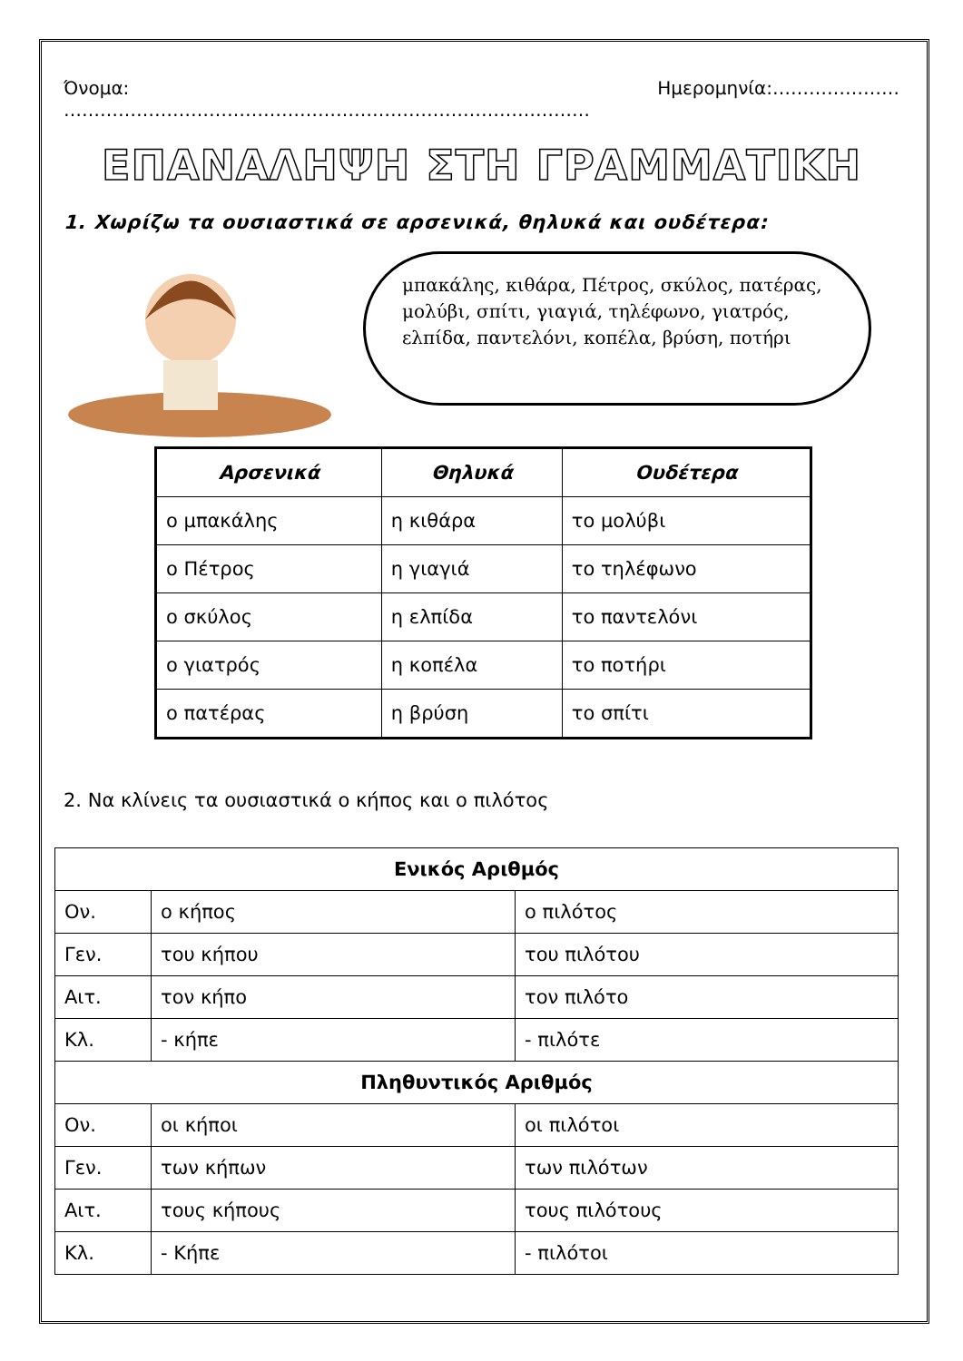Όνομα: …………………………………………………………………………… Ημερομηνία:…………………
ΕΠΑΝΑΛΗΨΗ ΣΤΗ ΓΡΑΜΜΑΤΙΚΗ
1. Χωρίζω τα ουσιαστικά σε αρσενικά, θηλυκά και ουδέτερα:
μπακάλης, κιθάρα, Πέτρος, σκύλος, πατέρας, μολύβι, σπίτι, γιαγιά, τηλέφωνο, γιατρός, ελπίδα, παντελόνι, κοπέλα, βρύση, ποτήρι
| Αρσενικά | Θηλυκά | Ουδέτερα |
| --- | --- | --- |
| ο μπακάλης | η κιθάρα | το μολύβι |
| ο Πέτρος | η γιαγιά | το τηλέφωνο |
| ο σκύλος | η ελπίδα | το παντελόνι |
| ο γιατρός | η κοπέλα | το ποτήρι |
| ο πατέρας | η βρύση | το σπίτι |
2. Να κλίνεις τα ουσιαστικά ο κήπος και ο πιλότος
| Ενικός Αριθμός | | |
| Ον. | ο κήπος | ο πιλότος |
| Γεν. | του κήπου | του πιλότου |
| Αιτ. | τον κήπο | τον πιλότο |
| Κλ. | - κήπε | - πιλότε |
| Πληθυντικός Αριθμός | | |
| Ον. | οι κήποι | οι πιλότοι |
| Γεν. | των κήπων | των πιλότων |
| Αιτ. | τους κήπους | τους πιλότους |
| Κλ. | - Κήπε | - πιλότοι |